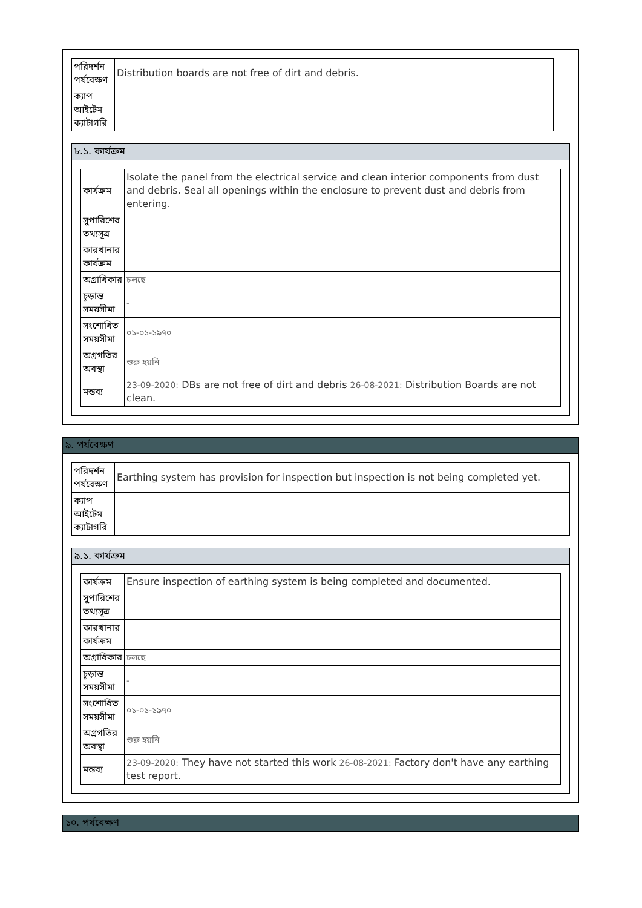| পরিদর্শন পর্যবেক্ষণ | Distribution boards are not free of dirt and debris. |
| ক্যাপ আইটেম ক্যাটাগরি | |
৮.১. কার্যক্রম
| কার্যক্রম | Isolate the panel from the electrical service and clean interior components from dust and debris. Seal all openings within the enclosure to prevent dust and debris from entering. |
| সুপারিশের তথ্যসূত্র | |
| কারখানার কার্যক্রম | |
| অগ্রাধিকার | চলছে |
| চূড়ান্ত সময়সীমা | - |
| সংশোধিত সময়সীমা | ০১-০১-১৯৭০ |
| অগ্রগতির অবস্থা | শুরু হয়নি |
| মন্তব্য | 23-09-2020: DBs are not free of dirt and debris 26-08-2021: Distribution Boards are not clean. |
৯. পর্যবেক্ষণ
| পরিদর্শন পর্যবেক্ষণ | Earthing system has provision for inspection but inspection is not being completed yet. |
| ক্যাপ আইটেম ক্যাটাগরি | |
৯.১. কার্যক্রম
| কার্যক্রম | Ensure inspection of earthing system is being completed and documented. |
| সুপারিশের তথ্যসূত্র | |
| কারখানার কার্যক্রম | |
| অগ্রাধিকার | চলছে |
| চূড়ান্ত সময়সীমা | - |
| সংশোধিত সময়সীমা | ০১-০১-১৯৭০ |
| অগ্রগতির অবস্থা | শুরু হয়নি |
| মন্তব্য | 23-09-2020: They have not started this work 26-08-2021: Factory don't have any earthing test report. |
১০. পর্যবেক্ষণ